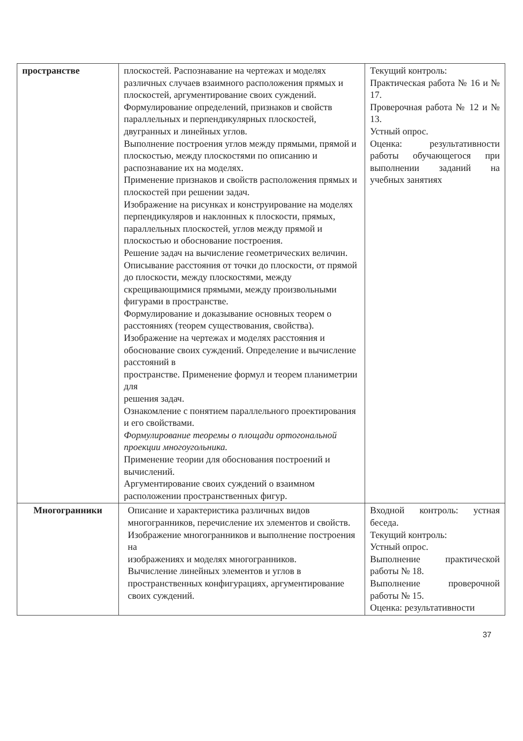| пространстве | плоскостей. Распознавание на чертежах и моделях различных случаев взаимного расположения прямых и плоскостей, аргументирование своих суждений. Формулирование определений, признаков и свойств параллельных и перпендикулярных плоскостей, двугранных и линейных углов. Выполнение построения углов между прямыми, прямой и плоскостью, между плоскостями по описанию и распознавание их на моделях. Применение признаков и свойств расположения прямых и плоскостей при решении задач. Изображение на рисунках и конструирование на моделях перпендикуляров и наклонных к плоскости, прямых, параллельных плоскостей, углов между прямой и плоскостью и обоснование построения. Решение задач на вычисление геометрических величин. Описывание расстояния от точки до плоскости, от прямой до плоскости, между плоскостями, между скрещивающимися прямыми, между произвольными фигурами в пространстве. Формулирование и доказывание основных теорем о расстояниях (теорем существования, свойства). Изображение на чертежах и моделях расстояния и обоснование своих суждений. Определение и вычисление расстояний в пространстве. Применение формул и теорем планиметрии для решения задач. Ознакомление с понятием параллельного проектирования и его свойствами. Формулирование теоремы о площади ортогональной проекции многоугольника. Применение теории для обоснования построений и вычислений. Аргументирование своих суждений о взаимном расположении пространственных фигур. | Текущий контроль: Практическая работа № 16 и № 17. Проверочная работа № 12 и № 13. Устный опрос. Оценка: результативности работы обучающегося при выполнении заданий на учебных занятиях |
| Многогранники | Описание и характеристика различных видов многогранников, перечисление их элементов и свойств. Изображение многогранников и выполнение построения на изображениях и моделях многогранников. Вычисление линейных элементов и углов в пространственных конфигурациях, аргументирование своих суждений. | Входной контроль: устная беседа. Текущий контроль: Устный опрос. Выполнение практической работы № 18. Выполнение проверочной работы № 15. Оценка: результативности |
37